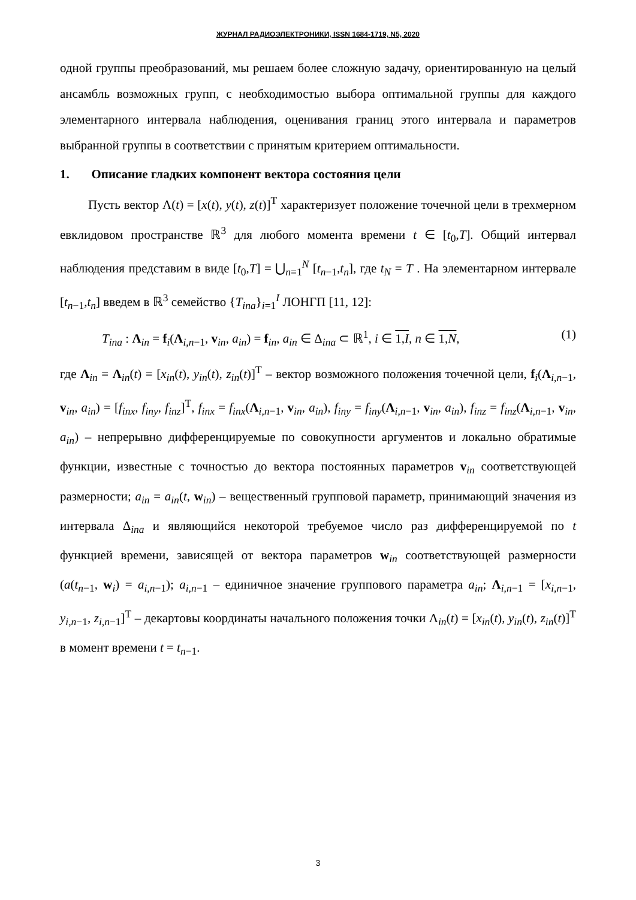ЖУРНАЛ РАДИОЭЛЕКТРОНИКИ, ISSN 1684-1719, N5, 2020
одной группы преобразований, мы решаем более сложную задачу, ориентированную на целый ансамбль возможных групп, с необходимостью выбора оптимальной группы для каждого элементарного интервала наблюдения, оценивания границ этого интервала и параметров выбранной группы в соответствии с принятым критерием оптимальности.
1. Описание гладких компонент вектора состояния цели
Пусть вектор Λ(t) = [x(t), y(t), z(t)]<sup>T</sup> характеризует положение точечной цели в трехмерном евклидовом пространстве ℝ<sup>3</sup> для любого момента времени t ∈ [t<sub>0</sub>,T]. Общий интервал наблюдения представим в виде [t<sub>0</sub>,T] = ⋃<sub>n=1</sub><sup>N</sup> [t<sub>n−1</sub>,t<sub>n</sub>], где t<sub>N</sub> = T . На элементарном интервале [t<sub>n−1</sub>,t<sub>n</sub>] введем в ℝ<sup>3</sup> семейство {T<sub>ina</sub>}<sub>i=1</sub><sup>I</sup> ЛОНГП [11, 12]:
T<sub>ina</sub> : Λ<sub>in</sub> = f<sub>i</sub>(Λ<sub>i,n−1</sub>, v<sub>in</sub>, a<sub>in</sub>) = f<sub>in</sub>, a<sub>in</sub> ∈ Δ<sub>ina</sub> ⊂ ℝ<sup>1</sup>, i ∈ 1,I, n ∈ 1,N, (1)
где Λ<sub>in</sub> = Λ<sub>in</sub>(t) = [x<sub>in</sub>(t), y<sub>in</sub>(t), z<sub>in</sub>(t)]<sup>T</sup> – вектор возможного положения точечной цели, f<sub>i</sub>(Λ<sub>i,n−1</sub>, v<sub>in</sub>, a<sub>in</sub>) = [f<sub>inx</sub>, f<sub>iny</sub>, f<sub>inz</sub>]<sup>T</sup>, f<sub>inx</sub> = f<sub>inx</sub>(Λ<sub>i,n−1</sub>, v<sub>in</sub>, a<sub>in</sub>), f<sub>iny</sub> = f<sub>iny</sub>(Λ<sub>i,n−1</sub>, v<sub>in</sub>, a<sub>in</sub>), f<sub>inz</sub> = f<sub>inz</sub>(Λ<sub>i,n−1</sub>, v<sub>in</sub>, a<sub>in</sub>) – непрерывно дифференцируемые по совокупности аргументов и локально обратимые функции, известные с точностью до вектора постоянных параметров v<sub>in</sub> соответствующей размерности; a<sub>in</sub> = a<sub>in</sub>(t, w<sub>in</sub>) – вещественный групповой параметр, принимающий значения из интервала Δ<sub>ina</sub> и являющийся некоторой требуемое число раз дифференцируемой по t функцией времени, зависящей от вектора параметров w<sub>in</sub> соответствующей размерности (a(t<sub>n−1</sub>, w<sub>i</sub>) = a<sub>i,n−1</sub>); a<sub>i,n−1</sub> – единичное значение группового параметра a<sub>in</sub>; Λ<sub>i,n−1</sub> = [x<sub>i,n−1</sub>, y<sub>i,n−1</sub>, z<sub>i,n−1</sub>]<sup>T</sup> – декартовы координаты начального положения точки Λ<sub>in</sub>(t) = [x<sub>in</sub>(t), y<sub>in</sub>(t), z<sub>in</sub>(t)]<sup>T</sup> в момент времени t = t<sub>n−1</sub>.
3